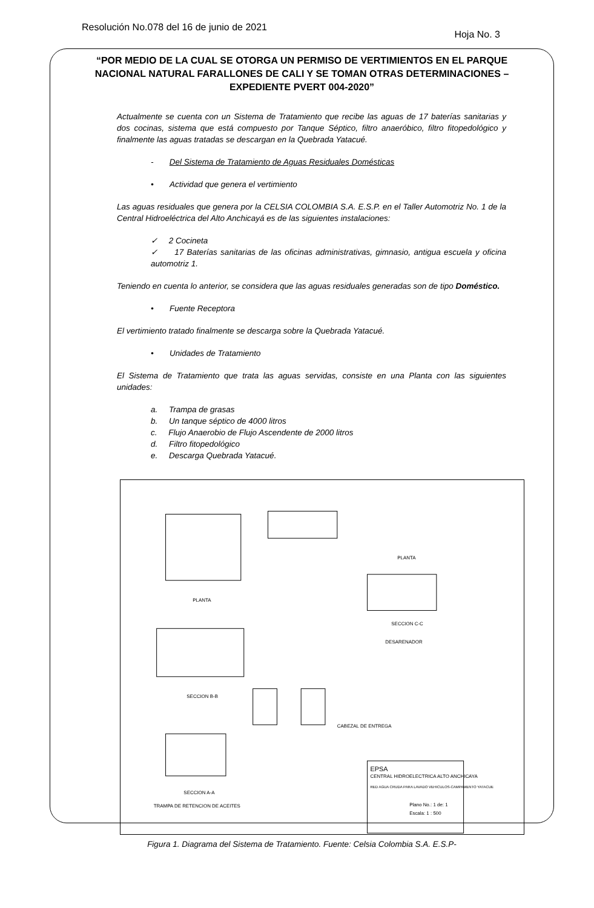Resolución No.078 del 16 de junio de 2021
Hoja No. 3
“POR MEDIO DE LA CUAL SE OTORGA UN PERMISO DE VERTIMIENTOS EN EL PARQUE NACIONAL NATURAL FARALLONES DE CALI Y SE TOMAN OTRAS DETERMINACIONES – EXPEDIENTE PVERT 004-2020”
Actualmente se cuenta con un Sistema de Tratamiento que recibe las aguas de 17 baterías sanitarias y dos cocinas, sistema que está compuesto por Tanque Séptico, filtro anaeróbico, filtro fitopedológico y finalmente las aguas tratadas se descargan en la Quebrada Yatacué.
- Del Sistema de Tratamiento de Aguas Residuales Domésticas
• Actividad que genera el vertimiento
Las aguas residuales que genera por la CELSIA COLOMBIA S.A. E.S.P. en el Taller Automotriz No. 1 de la Central Hidroeléctrica del Alto Anchicayá es de las siguientes instalaciones:
✓ 2 Cocineta
✓ 17 Baterías sanitarias de las oficinas administrativas, gimnasio, antigua escuela y oficina automotriz 1.
Teniendo en cuenta lo anterior, se considera que las aguas residuales generadas son de tipo Doméstico.
• Fuente Receptora
El vertimiento tratado finalmente se descarga sobre la Quebrada Yatacué.
• Unidades de Tratamiento
El Sistema de Tratamiento que trata las aguas servidas, consiste en una Planta con las siguientes unidades:
a. Trampa de grasas
b. Un tanque séptico de 4000 litros
c. Flujo Anaerobio de Flujo Ascendente de 2000 litros
d. Filtro fitopedológico
e. Descarga Quebrada Yatacué.
PLANTA
PLANTA
SECCION C-C
DESARENADOR
SECCION B-B
CABEZAL DE ENTREGA
SECCION A-A
TRAMPA DE RETENCION DE ACEITES
EPSA
CENTRAL HIDROELECTRICA ALTO ANCHICAYA
RED AGUA CRUDA PARA LAVADO VEHICULOS-CAMPAMENTO YATACUE
Plano No.: 1 de: 1
Escala: 1 : 500
Figura 1. Diagrama del Sistema de Tratamiento. Fuente: Celsia Colombia S.A. E.S.P-